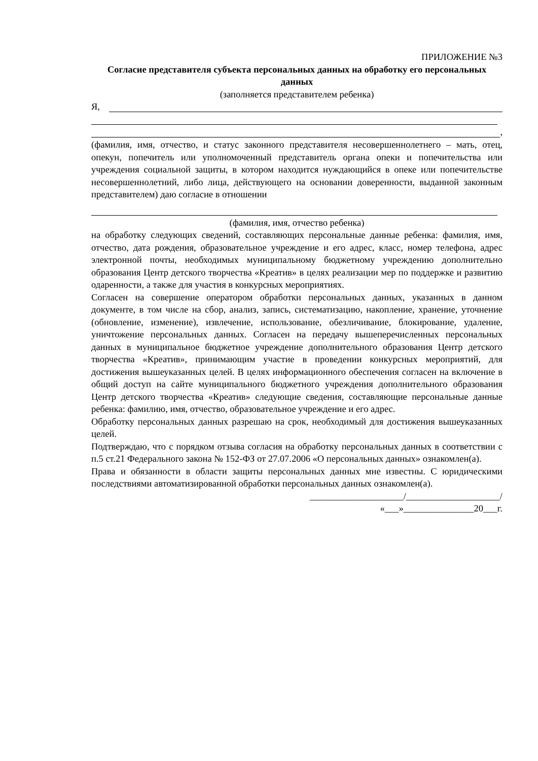ПРИЛОЖЕНИЕ №3
Согласие представителя субъекта персональных данных на обработку его персональных данных
(заполняется представителем ребенка)
Я,
,
(фамилия, имя, отчество, и статус законного представителя несовершеннолетнего – мать, отец, опекун, попечитель или уполномоченный представитель органа опеки и попечительства или учреждения социальной защиты, в котором находится нуждающийся в опеке или попечительстве несовершеннолетний, либо лица, действующего на основании доверенности, выданной законным представителем) даю согласие в отношении
(фамилия, имя, отчество ребенка)
на обработку следующих сведений, составляющих персональные данные ребенка: фамилия, имя, отчество, дата рождения, образовательное учреждение и его адрес, класс, номер телефона, адрес электронной почты, необходимых муниципальному бюджетному учреждению дополнительно образования Центр детского творчества «Креатив» в целях реализации мер по поддержке и развитию одаренности, а также для участия в конкурсных мероприятиях.
Согласен на совершение оператором обработки персональных данных, указанных в данном документе, в том числе на сбор, анализ, запись, систематизацию, накопление, хранение, уточнение (обновление, изменение), извлечение, использование, обезличивание, блокирование, удаление, уничтожение персональных данных. Согласен на передачу вышеперечисленных персональных данных в муниципальное бюджетное учреждение дополнительного образования Центр детского творчества «Креатив», принимающим участие в проведении конкурсных мероприятий, для достижения вышеуказанных целей. В целях информационного обеспечения согласен на включение в общий доступ на сайте муниципального бюджетного учреждения дополнительного образования Центр детского творчества «Креатив» следующие сведения, составляющие персональные данные ребенка: фамилию, имя, отчество, образовательное учреждение и его адрес.
Обработку персональных данных разрешаю на срок, необходимый для достижения вышеуказанных целей.
Подтверждаю, что с порядком отзыва согласия на обработку персональных данных в соответствии с п.5 ст.21 Федерального закона № 152-ФЗ от 27.07.2006 «О персональных данных» ознакомлен(а).
Права и обязанности в области защиты персональных данных мне известны. С юридическими последствиями автоматизированной обработки персональных данных ознакомлен(а).
____________________/____________________/
«___»_______________20___г.